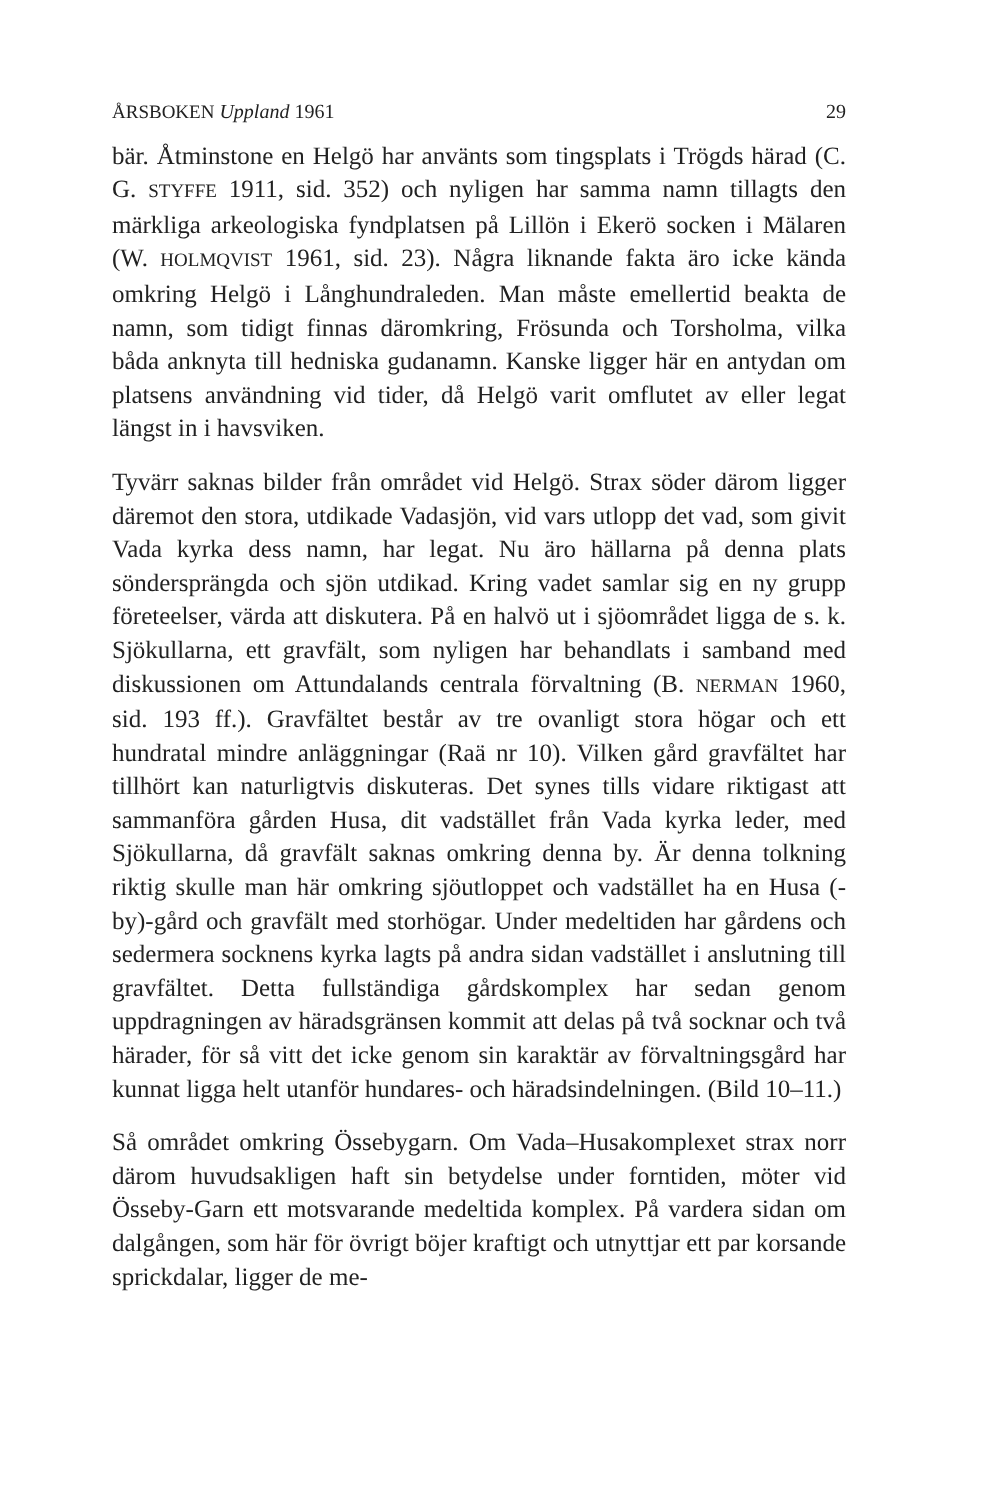ÅRSBOKEN Uppland 1961 29
bär. Åtminstone en Helgö har använts som tingsplats i Trögds härad (C. G. STYFFE 1911, sid. 352) och nyligen har samma namn tillagts den märkliga arkeologiska fyndplatsen på Lillön i Ekerö socken i Mälaren (W. HOLMQVIST 1961, sid. 23). Några liknande fakta äro icke kända omkring Helgö i Långhundraleden. Man måste emellertid beakta de namn, som tidigt finnas däromkring, Frösunda och Torsholma, vilka båda anknyta till hedniska gudanamn. Kanske ligger här en antydan om platsens användning vid tider, då Helgö varit omflutet av eller legat längst in i havsviken.
Tyvärr saknas bilder från området vid Helgö. Strax söder därom ligger däremot den stora, utdikade Vadasjön, vid vars utlopp det vad, som givit Vada kyrka dess namn, har legat. Nu äro hällarna på denna plats söndersprängda och sjön utdikad. Kring vadet samlar sig en ny grupp företeelser, värda att diskutera. På en halvö ut i sjöområdet ligga de s. k. Sjökullarna, ett gravfält, som nyligen har behandlats i samband med diskussionen om Attundalands centrala förvaltning (B. NERMAN 1960, sid. 193 ff.). Gravfältet består av tre ovanligt stora högar och ett hundratal mindre anläggningar (Raä nr 10). Vilken gård gravfältet har tillhört kan naturligtvis diskuteras. Det synes tills vidare riktigast att sammanföra gården Husa, dit vadstället från Vada kyrka leder, med Sjökullarna, då gravfält saknas omkring denna by. Är denna tolkning riktig skulle man här omkring sjöutloppet och vadstället ha en Husa (-by)-gård och gravfält med storhögar. Under medeltiden har gårdens och sedermera socknens kyrka lagts på andra sidan vadstället i anslutning till gravfältet. Detta fullständiga gårdskomplex har sedan genom uppdragningen av häradsgränsen kommit att delas på två socknar och två härader, för så vitt det icke genom sin karaktär av förvaltningsgård har kunnat ligga helt utanför hundares- och häradsindelningen. (Bild 10–11.)
Så området omkring Össebygarn. Om Vada–Husakomplexet strax norr därom huvudsakligen haft sin betydelse under forntiden, möter vid Össeby-Garn ett motsvarande medeltida komplex. På vardera sidan om dalgången, som här för övrigt böjer kraftigt och utnyttjar ett par korsande sprickdalar, ligger de me-